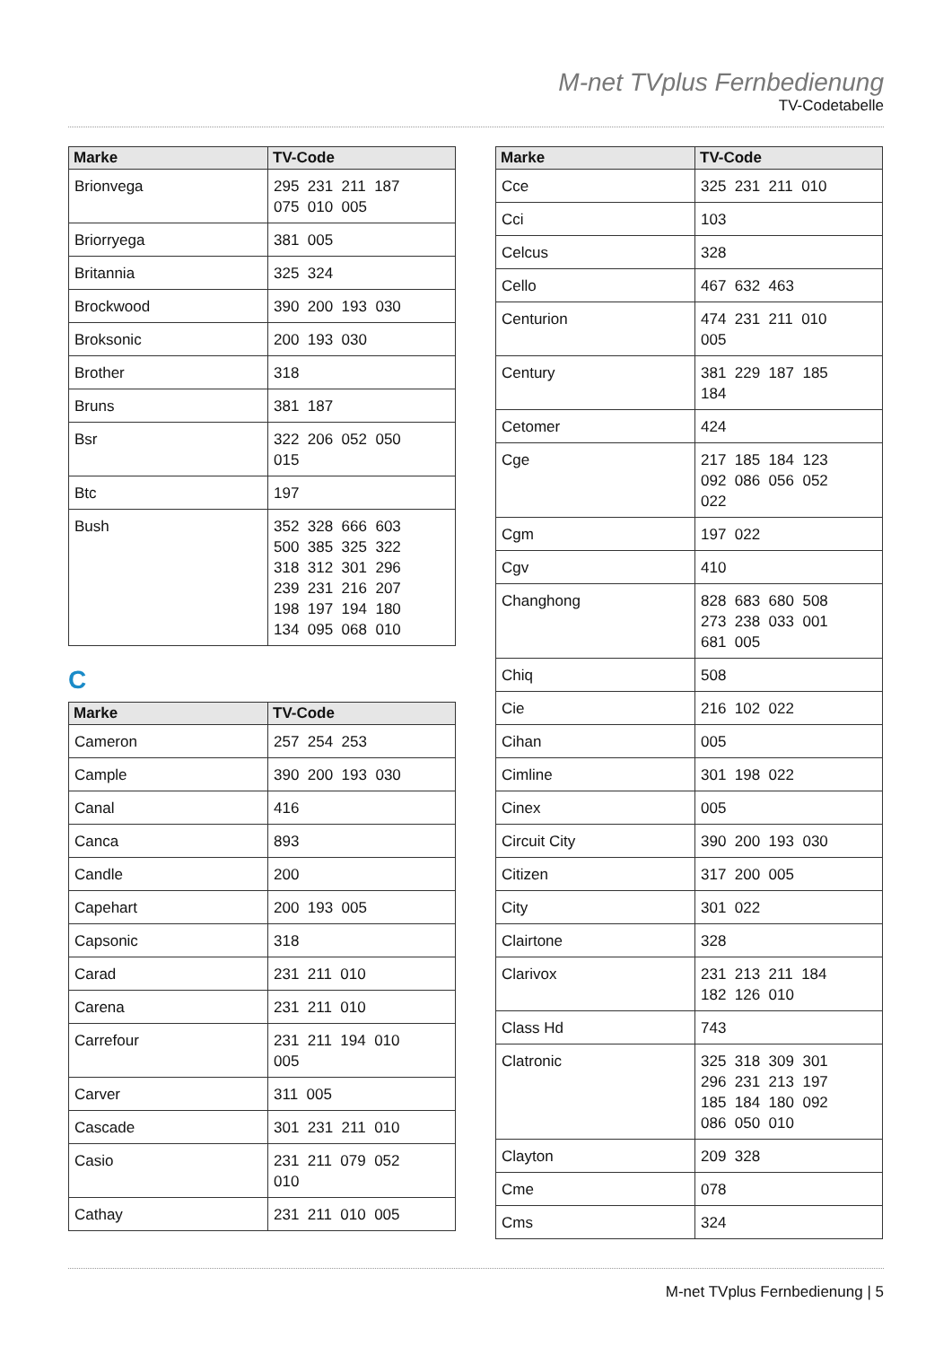M-net TVplus Fernbedienung
TV-Codetabelle
| Marke | TV-Code |
| --- | --- |
| Brionvega | 295 231 211 187 075 010 005 |
| Briorryega | 381 005 |
| Britannia | 325 324 |
| Brockwood | 390 200 193 030 |
| Broksonic | 200 193 030 |
| Brother | 318 |
| Bruns | 381 187 |
| Bsr | 322 206 052 050 015 |
| Btc | 197 |
| Bush | 352 328 666 603 500 385 325 322 318 312 301 296 239 231 216 207 198 197 194 180 134 095 068 010 |
C
| Marke | TV-Code |
| --- | --- |
| Cameron | 257 254 253 |
| Cample | 390 200 193 030 |
| Canal | 416 |
| Canca | 893 |
| Candle | 200 |
| Capehart | 200 193 005 |
| Capsonic | 318 |
| Carad | 231 211 010 |
| Carena | 231 211 010 |
| Carrefour | 231 211 194 010 005 |
| Carver | 311 005 |
| Cascade | 301 231 211 010 |
| Casio | 231 211 079 052 010 |
| Cathay | 231 211 010 005 |
| Marke | TV-Code |
| --- | --- |
| Cce | 325 231 211 010 |
| Cci | 103 |
| Celcus | 328 |
| Cello | 467 632 463 |
| Centurion | 474 231 211 010 005 |
| Century | 381 229 187 185 184 |
| Cetomer | 424 |
| Cge | 217 185 184 123 092 086 056 052 022 |
| Cgm | 197 022 |
| Cgv | 410 |
| Changhong | 828 683 680 508 273 238 033 001 681 005 |
| Chiq | 508 |
| Cie | 216 102 022 |
| Cihan | 005 |
| Cimline | 301 198 022 |
| Cinex | 005 |
| Circuit City | 390 200 193 030 |
| Citizen | 317 200 005 |
| City | 301 022 |
| Clairtone | 328 |
| Clarivox | 231 213 211 184 182 126 010 |
| Class Hd | 743 |
| Clatronic | 325 318 309 301 296 231 213 197 185 184 180 092 086 050 010 |
| Clayton | 209 328 |
| Cme | 078 |
| Cms | 324 |
M-net TVplus Fernbedienung | 5